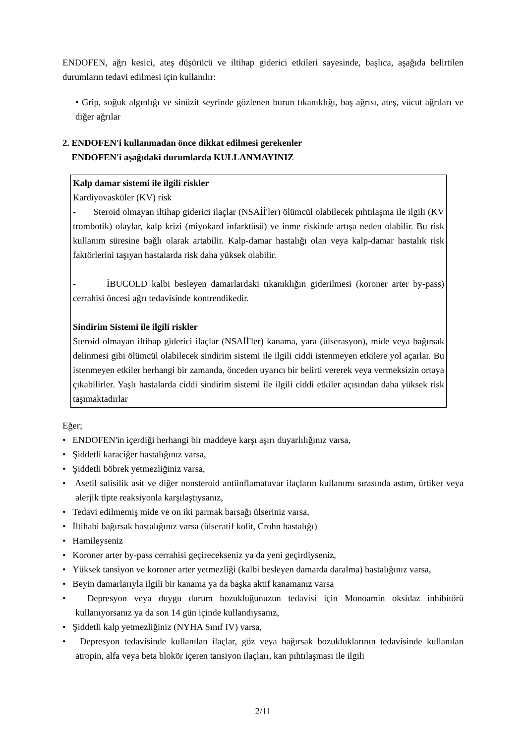ENDOFEN, ağrı kesici, ateş düşürücü ve iltihap giderici etkileri sayesinde, başlıca, aşağıda belirtilen durumların tedavi edilmesi için kullanılır:
• Grip, soğuk algınlığı ve sinüzit seyrinde gözlenen burun tıkanıklığı, baş ağrısı, ateş, vücut ağrıları ve diğer ağrılar
2. ENDOFEN'i kullanmadan önce dikkat edilmesi gerekenler
ENDOFEN'i aşağıdaki durumlarda KULLANMAYINIZ
Kalp damar sistemi ile ilgili riskler
Kardiyovasküler (KV) risk
- Steroid olmayan iltihap giderici ilaçlar (NSAİİ'ler) ölümcül olabilecek pıhtılaşma ile ilgili (KV trombotik) olaylar, kalp krizi (miyokard infarktüsü) ve inme riskinde artışa neden olabilir. Bu risk kullanım süresine bağlı olarak artabilir. Kalp-damar hastalığı olan veya kalp-damar hastalık risk faktörlerini taşıyan hastalarda risk daha yüksek olabilir.
- İBUCOLD kalbi besleyen damarlardaki tıkanıklığın giderilmesi (koroner arter by-pass) cerrahisi öncesi ağrı tedavisinde kontrendikedir.
Sindirim Sistemi ile ilgili riskler
Steroid olmayan iltihap giderici ilaçlar (NSAİİ'ler) kanama, yara (ülserasyon), mide veya bağırsak delinmesi gibi ölümcül olabilecek sindirim sistemi ile ilgili ciddi istenmeyen etkilere yol açarlar. Bu istenmeyen etkiler herhangi bir zamanda, önceden uyarıcı bir belirti vererek veya vermeksizin ortaya çıkabilirler. Yaşlı hastalarda ciddi sindirim sistemi ile ilgili ciddi etkiler açısından daha yüksek risk taşımaktadırlar
Eğer;
• ENDOFEN'in içerdiği herhangi bir maddeye karşı aşırı duyarlılığınız varsa,
• Şiddetli karaciğer hastalığınız varsa,
• Şiddetli böbrek yetmezliğiniz varsa,
• Asetil salisilik asit ve diğer nonsteroid antiinflamatuvar ilaçların kullanımı sırasında astım, ürtiker veya alerjik tipte reaksiyonla karşılaştıysanız,
• Tedavi edilmemiş mide ve on iki parmak barsağı ülseriniz varsa,
• İltihabi bağırsak hastalığınız varsa (ülseratif kolit, Crohn hastalığı)
• Hamileyseniz
• Koroner arter by-pass cerrahisi geçirecekseniz ya da yeni geçirdiyseniz,
• Yüksek tansiyon ve koroner arter yetmezliği (kalbi besleyen damarda daralma) hastalığınız varsa,
• Beyin damarlarıyla ilgili bir kanama ya da başka aktif kanamanız varsa
• Depresyon veya duygu durum bozukluğunuzun tedavisi için Monoamin oksidaz inhibitörü kullanıyorsanız ya da son 14 gün içinde kullandıysanız,
• Şiddetli kalp yetmezliğiniz (NYHA Sınıf IV) varsa,
• Depresyon tedavisinde kullanılan ilaçlar, göz veya bağırsak bozukluklarının tedavisinde kullanılan atropin, alfa veya beta blokör içeren tansiyon ilaçları, kan pıhtılaşması ile ilgili
2/11